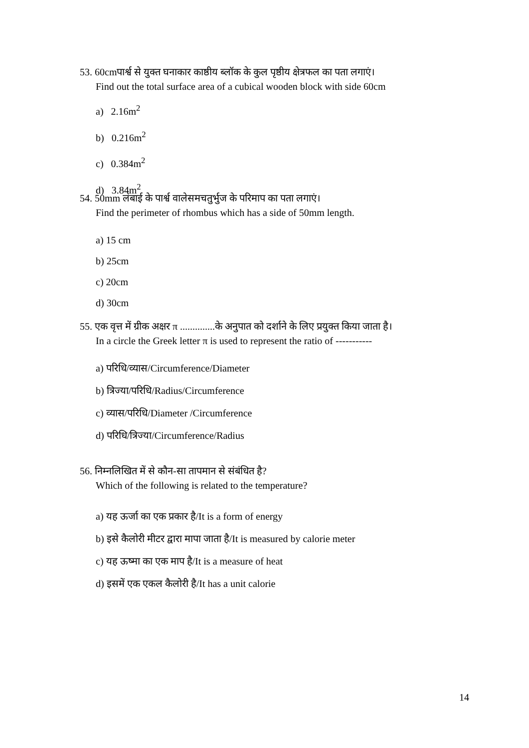53. 60cmपार्श्व से युक्त घनाकार काष्ठीय ब्लॉक के कुल पृष्ठीय क्षेत्रफल का पता लगाएं।
Find out the total surface area of a cubical wooden block with side 60cm
a) 2.16m<sup>2</sup>
b) 0.216m<sup>2</sup>
c) 0.384m<sup>2</sup>
d) 3.84m<sup>2</sup>
54. 50mm लंबाई के पार्श्व वालेसमचतुर्भुज के परिमाप का पता लगाएं।
Find the perimeter of rhombus which has a side of 50mm length.
a) 15 cm
b) 25cm
c) 20cm
d) 30cm
55. एक वृत्त में ग्रीक अक्षर π ..............के अनुपात को दर्शाने के लिए प्रयुक्त किया जाता है।
In a circle the Greek letter π is used to represent the ratio of -----------
a) परिधि/व्यास/Circumference/Diameter
b) त्रिज्या/परिधि/Radius/Circumference
c) व्यास/परिधि/Diameter /Circumference
d) परिधि/त्रिज्या/Circumference/Radius
56. निम्नलिखित में से कौन-सा तापमान से संबंधित है?
Which of the following is related to the temperature?
a) यह ऊर्जा का एक प्रकार है/It is a form of energy
b) इसे कैलोरी मीटर द्वारा मापा जाता है/It is measured by calorie meter
c) यह ऊष्मा का एक माप है/It is a measure of heat
d) इसमें एक एकल कैलोरी है/It has a unit calorie
14